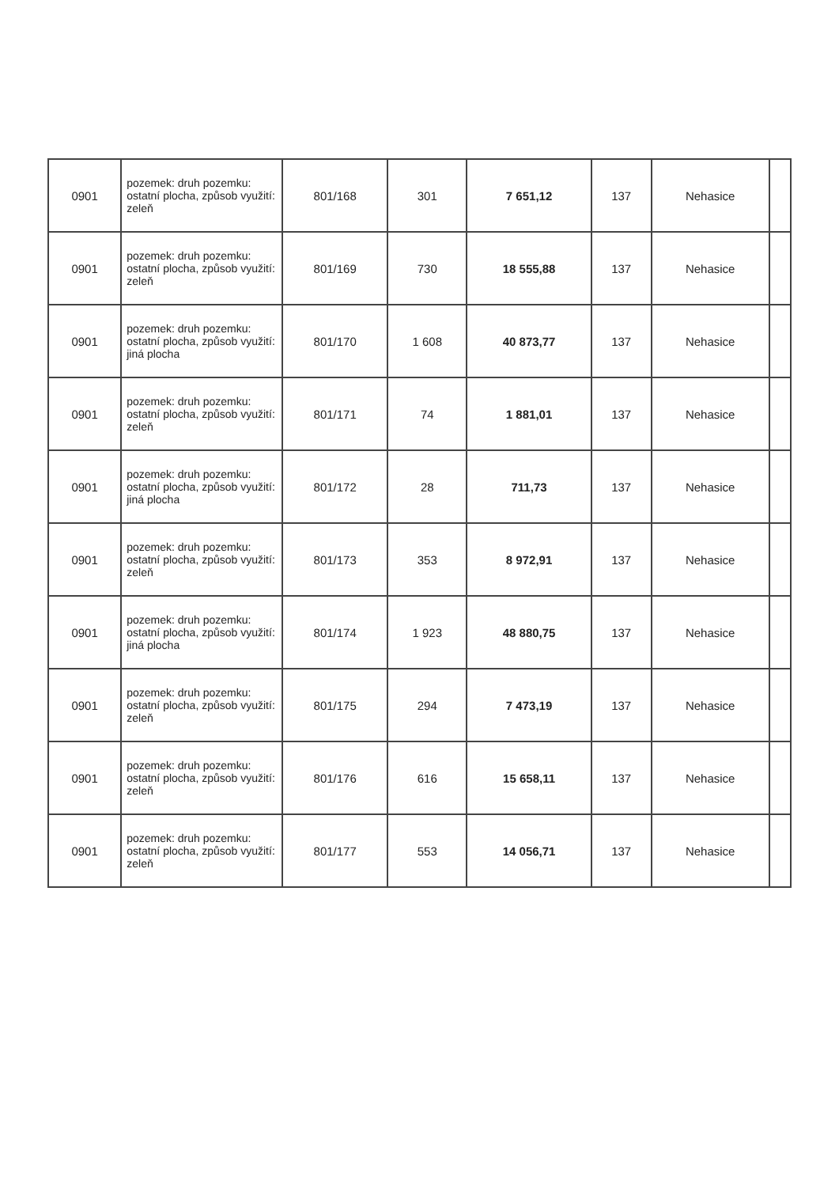| 0901 | pozemek: druh pozemku: ostatní plocha, způsob využití: zeleň | 801/168 | 301 | 7 651,12 | 137 | Nehasice | |
| 0901 | pozemek: druh pozemku: ostatní plocha, způsob využití: zeleň | 801/169 | 730 | 18 555,88 | 137 | Nehasice | |
| 0901 | pozemek: druh pozemku: ostatní plocha, způsob využití: jiná plocha | 801/170 | 1 608 | 40 873,77 | 137 | Nehasice | |
| 0901 | pozemek: druh pozemku: ostatní plocha, způsob využití: zeleň | 801/171 | 74 | 1 881,01 | 137 | Nehasice | |
| 0901 | pozemek: druh pozemku: ostatní plocha, způsob využití: jiná plocha | 801/172 | 28 | 711,73 | 137 | Nehasice | |
| 0901 | pozemek: druh pozemku: ostatní plocha, způsob využití: zeleň | 801/173 | 353 | 8 972,91 | 137 | Nehasice | |
| 0901 | pozemek: druh pozemku: ostatní plocha, způsob využití: jiná plocha | 801/174 | 1 923 | 48 880,75 | 137 | Nehasice | |
| 0901 | pozemek: druh pozemku: ostatní plocha, způsob využití: zeleň | 801/175 | 294 | 7 473,19 | 137 | Nehasice | |
| 0901 | pozemek: druh pozemku: ostatní plocha, způsob využití: zeleň | 801/176 | 616 | 15 658,11 | 137 | Nehasice | |
| 0901 | pozemek: druh pozemku: ostatní plocha, způsob využití: zeleň | 801/177 | 553 | 14 056,71 | 137 | Nehasice | |